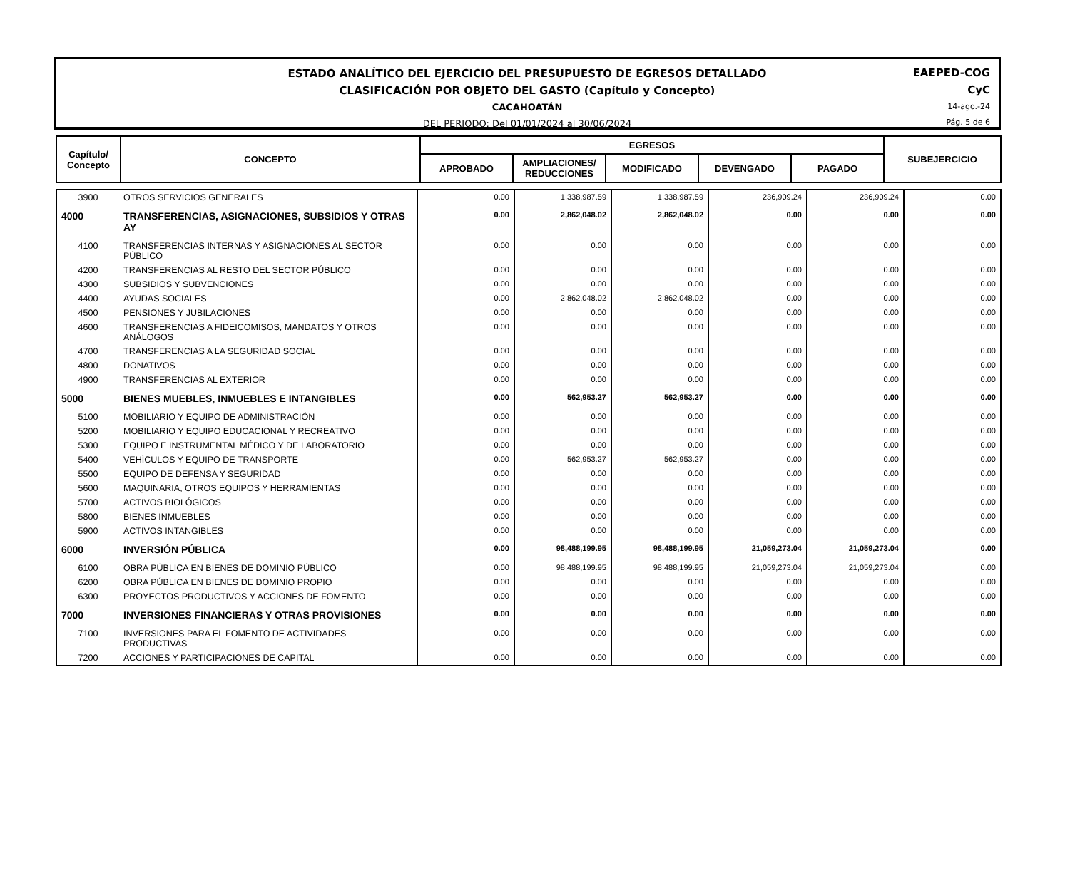ESTADO ANALÍTICO DEL EJERCICIO DEL PRESUPUESTO DE EGRESOS DETALLADO
CLASIFICACIÓN POR OBJETO DEL GASTO (Capítulo y Concepto)
CACAHOATÁN
DEL PERIODO: Del 01/01/2024 al 30/06/2024
EAEPED-COG
CyC
14-ago.-24
Pág. 5 de 6
| Capítulo/ Concepto | CONCEPTO | EGRESOS | | | | | SUBEJERCICIO |
| --- | --- | --- | --- | --- | --- | --- | --- |
| | | APROBADO | AMPLIACIONES/ REDUCCIONES | MODIFICADO | DEVENGADO | PAGADO | |
| 3900 | OTROS SERVICIOS GENERALES | 0.00 | 1,338,987.59 | 1,338,987.59 | 236,909.24 | 236,909.24 | 0.00 |
| 4000 | TRANSFERENCIAS, ASIGNACIONES, SUBSIDIOS Y OTRAS AY | 0.00 | 2,862,048.02 | 2,862,048.02 | 0.00 | 0.00 | 0.00 |
| 4100 | TRANSFERENCIAS INTERNAS Y ASIGNACIONES AL SECTOR PÚBLICO | 0.00 | 0.00 | 0.00 | 0.00 | 0.00 | 0.00 |
| 4200 | TRANSFERENCIAS AL RESTO DEL SECTOR PÚBLICO | 0.00 | 0.00 | 0.00 | 0.00 | 0.00 | 0.00 |
| 4300 | SUBSIDIOS Y SUBVENCIONES | 0.00 | 0.00 | 0.00 | 0.00 | 0.00 | 0.00 |
| 4400 | AYUDAS SOCIALES | 0.00 | 2,862,048.02 | 2,862,048.02 | 0.00 | 0.00 | 0.00 |
| 4500 | PENSIONES Y JUBILACIONES | 0.00 | 0.00 | 0.00 | 0.00 | 0.00 | 0.00 |
| 4600 | TRANSFERENCIAS A FIDEICOMISOS, MANDATOS Y OTROS ANÁLOGOS | 0.00 | 0.00 | 0.00 | 0.00 | 0.00 | 0.00 |
| 4700 | TRANSFERENCIAS A LA SEGURIDAD SOCIAL | 0.00 | 0.00 | 0.00 | 0.00 | 0.00 | 0.00 |
| 4800 | DONATIVOS | 0.00 | 0.00 | 0.00 | 0.00 | 0.00 | 0.00 |
| 4900 | TRANSFERENCIAS AL EXTERIOR | 0.00 | 0.00 | 0.00 | 0.00 | 0.00 | 0.00 |
| 5000 | BIENES MUEBLES, INMUEBLES E INTANGIBLES | 0.00 | 562,953.27 | 562,953.27 | 0.00 | 0.00 | 0.00 |
| 5100 | MOBILIARIO Y EQUIPO DE ADMINISTRACIÓN | 0.00 | 0.00 | 0.00 | 0.00 | 0.00 | 0.00 |
| 5200 | MOBILIARIO Y EQUIPO EDUCACIONAL Y RECREATIVO | 0.00 | 0.00 | 0.00 | 0.00 | 0.00 | 0.00 |
| 5300 | EQUIPO E INSTRUMENTAL MÉDICO Y DE LABORATORIO | 0.00 | 0.00 | 0.00 | 0.00 | 0.00 | 0.00 |
| 5400 | VEHÍCULOS Y EQUIPO DE TRANSPORTE | 0.00 | 562,953.27 | 562,953.27 | 0.00 | 0.00 | 0.00 |
| 5500 | EQUIPO DE DEFENSA Y SEGURIDAD | 0.00 | 0.00 | 0.00 | 0.00 | 0.00 | 0.00 |
| 5600 | MAQUINARIA, OTROS EQUIPOS Y HERRAMIENTAS | 0.00 | 0.00 | 0.00 | 0.00 | 0.00 | 0.00 |
| 5700 | ACTIVOS BIOLÓGICOS | 0.00 | 0.00 | 0.00 | 0.00 | 0.00 | 0.00 |
| 5800 | BIENES INMUEBLES | 0.00 | 0.00 | 0.00 | 0.00 | 0.00 | 0.00 |
| 5900 | ACTIVOS INTANGIBLES | 0.00 | 0.00 | 0.00 | 0.00 | 0.00 | 0.00 |
| 6000 | INVERSIÓN PÚBLICA | 0.00 | 98,488,199.95 | 98,488,199.95 | 21,059,273.04 | 21,059,273.04 | 0.00 |
| 6100 | OBRA PÚBLICA EN BIENES DE DOMINIO PÚBLICO | 0.00 | 98,488,199.95 | 98,488,199.95 | 21,059,273.04 | 21,059,273.04 | 0.00 |
| 6200 | OBRA PÚBLICA EN BIENES DE DOMINIO PROPIO | 0.00 | 0.00 | 0.00 | 0.00 | 0.00 | 0.00 |
| 6300 | PROYECTOS PRODUCTIVOS Y ACCIONES DE FOMENTO | 0.00 | 0.00 | 0.00 | 0.00 | 0.00 | 0.00 |
| 7000 | INVERSIONES FINANCIERAS Y OTRAS PROVISIONES | 0.00 | 0.00 | 0.00 | 0.00 | 0.00 | 0.00 |
| 7100 | INVERSIONES PARA EL FOMENTO DE ACTIVIDADES PRODUCTIVAS | 0.00 | 0.00 | 0.00 | 0.00 | 0.00 | 0.00 |
| 7200 | ACCIONES Y PARTICIPACIONES DE CAPITAL | 0.00 | 0.00 | 0.00 | 0.00 | 0.00 | 0.00 |